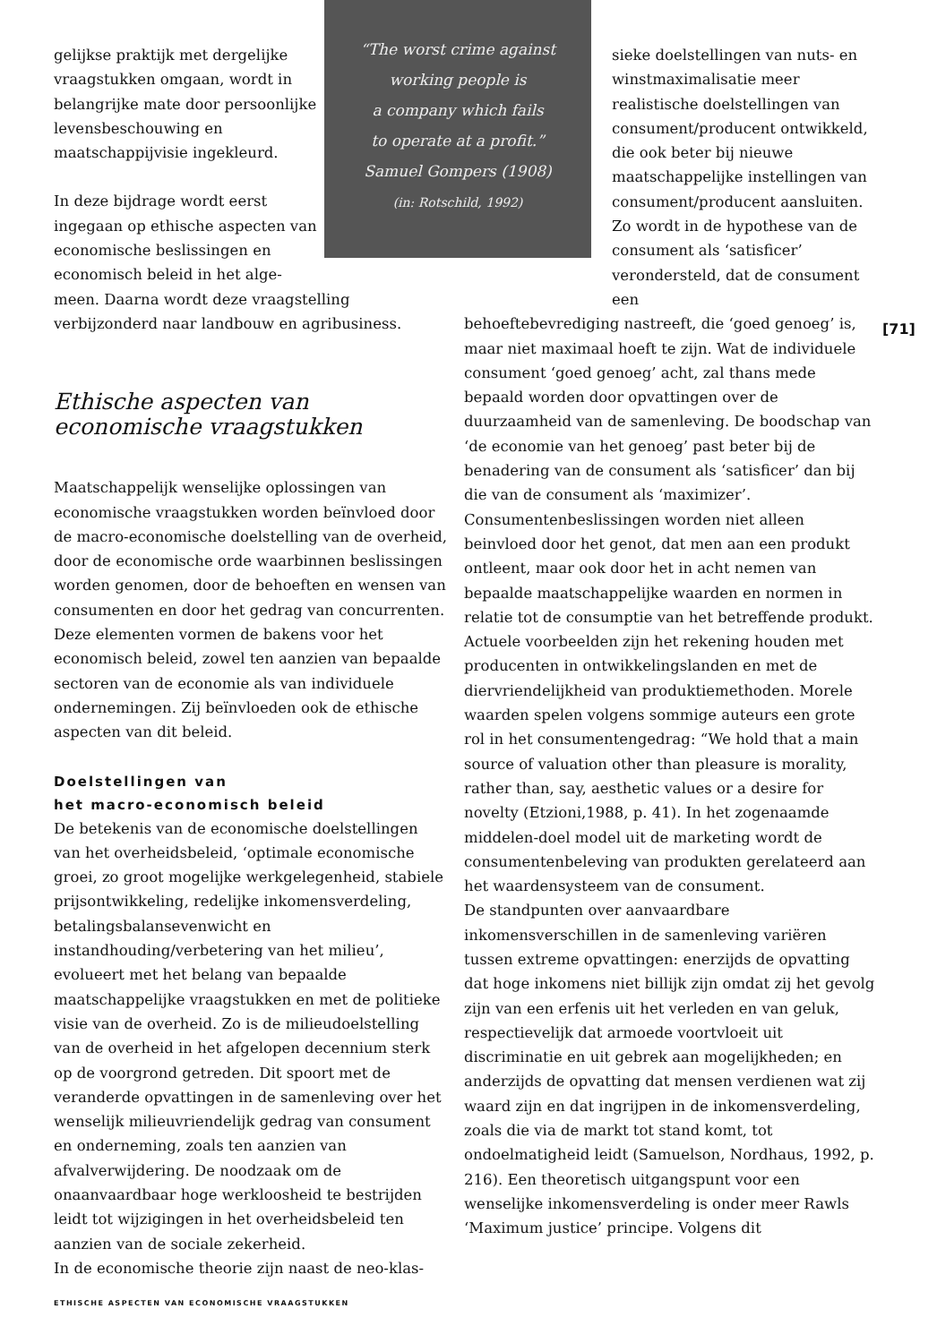“The worst crime against
working people is
a company which fails
to operate at a profit.”
Samuel Gompers (1908)
(in: Rotschild, 1992)
gelijkse praktijk met dergelijke vraagstukken omgaan, wordt in belangrijke mate door persoonlijke levensbeschouwing en maatschappijvisie ingekleurd.
In deze bijdrage wordt eerst ingegaan op ethische aspecten van economische beslissingen en economisch beleid in het alge-
meen. Daarna wordt deze vraagstelling verbijzonderd naar landbouw en agribusiness.
Ethische aspecten van
economische vraagstukken
Maatschappelijk wenselijke oplossingen van economische vraagstukken worden beïnvloed door de macro-economische doelstelling van de overheid, door de economische orde waarbinnen beslissingen worden genomen, door de behoeften en wensen van consumenten en door het gedrag van concurrenten. Deze elementen vormen de bakens voor het economisch beleid, zowel ten aanzien van bepaalde sectoren van de economie als van individuele ondernemingen. Zij beïnvloeden ook de ethische aspecten van dit beleid.
Doelstellingen van
het macro-economisch beleid
De betekenis van de economische doelstellingen van het overheidsbeleid, ‘optimale economische groei, zo groot mogelijke werkgelegenheid, stabiele prijsontwikkeling, redelijke inkomensverdeling, betalingsbalansevenwicht en instandhouding/verbetering van het milieu’, evolueert met het belang van bepaalde maatschappelijke vraagstukken en met de politieke visie van de overheid. Zo is de milieudoelstelling van de overheid in het afgelopen decennium sterk op de voorgrond getreden. Dit spoort met de veranderde opvattingen in de samenleving over het wenselijk milieuvriendelijk gedrag van consument en onderneming, zoals ten aanzien van afvalverwijdering. De noodzaak om de onaanvaardbaar hoge werkloosheid te bestrijden leidt tot wijzigingen in het overheidsbeleid ten aanzien van de sociale zekerheid.
In de economische theorie zijn naast de neo-klas-
sieke doelstellingen van nuts- en winstmaximalisatie meer realistische doelstellingen van consument/producent ontwikkeld, die ook beter bij nieuwe maatschappelijke instellingen van consument/producent aansluiten. Zo wordt in de hypothese van de consument als ‘satisficer’ verondersteld, dat de consument een
behoeftebevrediging nastreeft, die ‘goed genoeg’ is, maar niet maximaal hoeft te zijn. Wat de individuele consument ‘goed genoeg’ acht, zal thans mede bepaald worden door opvattingen over de duurzaamheid van de samenleving. De boodschap van ‘de economie van het genoeg’ past beter bij de benadering van de consument als ‘satisficer’ dan bij die van de consument als ‘maximizer’.
Consumentenbeslissingen worden niet alleen beinvloed door het genot, dat men aan een produkt ontleent, maar ook door het in acht nemen van bepaalde maatschappelijke waarden en normen in relatie tot de consumptie van het betreffende produkt. Actuele voorbeelden zijn het rekening houden met producenten in ontwikkelingslanden en met de diervriendelijkheid van produktiemethoden. Morele waarden spelen volgens sommige auteurs een grote rol in het consumentengedrag: “We hold that a main source of valuation other than pleasure is morality, rather than, say, aesthetic values or a desire for novelty (Etzioni,1988, p. 41). In het zogenaamde middelen-doel model uit de marketing wordt de consumentenbeleving van produkten gerelateerd aan het waardensysteem van de consument.
De standpunten over aanvaardbare inkomensverschillen in de samenleving variëren tussen extreme opvattingen: enerzijds de opvatting dat hoge inkomens niet billijk zijn omdat zij het gevolg zijn van een erfenis uit het verleden en van geluk, respectievelijk dat armoede voortvloeit uit discriminatie en uit gebrek aan mogelijkheden; en anderzijds de opvatting dat mensen verdienen wat zij waard zijn en dat ingrijpen in de inkomensverdeling, zoals die via de markt tot stand komt, tot ondoelmatigheid leidt (Samuelson, Nordhaus, 1992, p. 216). Een theoretisch uitgangspunt voor een wenselijke inkomensverdeling is onder meer Rawls ‘Maximum justice’ principe. Volgens dit
[71]
ETHISCHE ASPECTEN VAN ECONOMISCHE VRAAGSTUKKEN